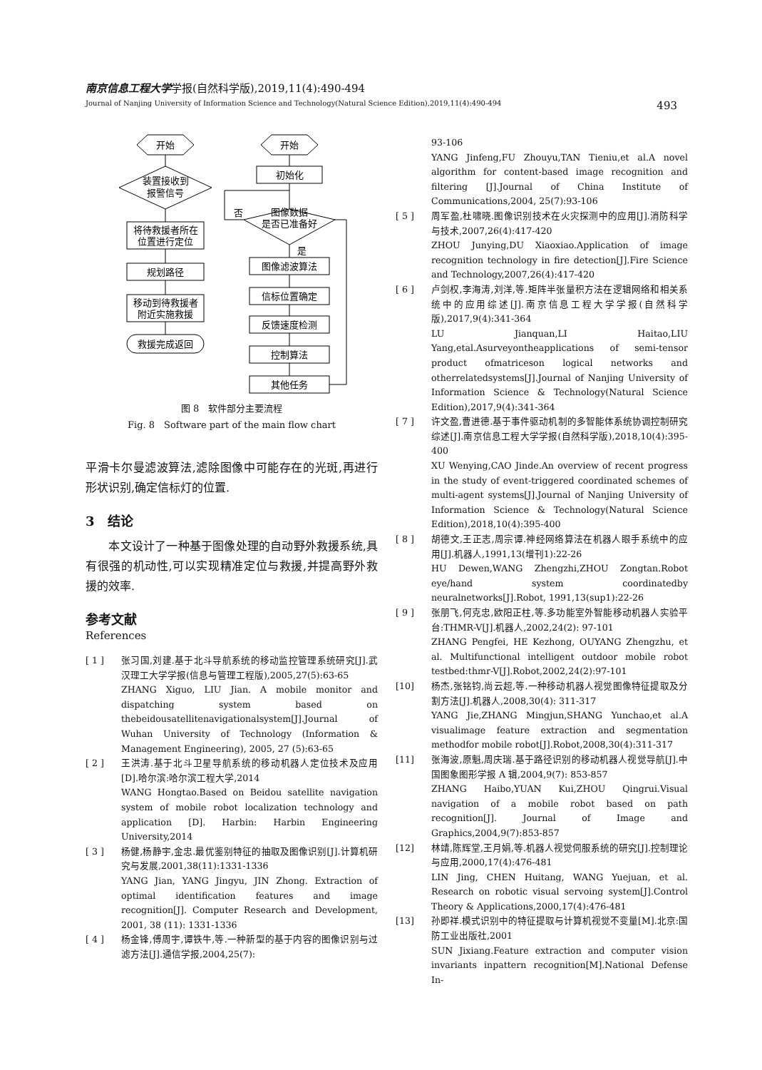南京信息工程大学学报(自然科学版),2019,11(4):490-494
Journal of Nanjing University of Information Science and Technology(Natural Science Edition),2019,11(4):490-494 493
开始
装置接收到
报警信号
将待救援者所在
位置进行定位
规划路径
移动到待救援者
附近实施救援
救援完成返回
开始
初始化
图像数据
是否已准备好
否
是
图像滤波算法
信标位置确定
反馈速度检测
控制算法
其他任务
图 8　软件部分主要流程
Fig. 8　Software part of the main flow chart
平滑卡尔曼滤波算法,滤除图像中可能存在的光斑,再进行形状识别,确定信标灯的位置.
3　结论
　　本文设计了一种基于图像处理的自动野外救援系统,具有很强的机动性,可以实现精准定位与救援,并提高野外救援的效率.
参考文献
References
[ 1 ] 张习国,刘建.基于北斗导航系统的移动监控管理系统研究[J].武汉理工大学学报(信息与管理工程版),2005,27(5):63-65
ZHANG Xiguo, LIU Jian. A mobile monitor and dispatching system based on thebeidousatellitenavigationalsystem[J].Journal of Wuhan University of Technology (Information & Management Engineering), 2005, 27 (5):63-65
[ 2 ] 王洪涛.基于北斗卫星导航系统的移动机器人定位技术及应用[D].哈尔滨:哈尔滨工程大学,2014
WANG Hongtao.Based on Beidou satellite navigation system of mobile robot localization technology and application [D]. Harbin: Harbin Engineering University,2014
[ 3 ] 杨健,杨静宇,金忠.最优鉴别特征的抽取及图像识别[J].计算机研究与发展,2001,38(11):1331-1336
YANG Jian, YANG Jingyu, JIN Zhong. Extraction of optimal identification features and image recognition[J]. Computer Research and Development, 2001, 38 (11): 1331-1336
[ 4 ] 杨金锋,傅周宇,谭铁牛,等.一种新型的基于内容的图像识别与过滤方法[J].通信学报,2004,25(7):
93-106
YANG Jinfeng,FU Zhouyu,TAN Tieniu,et al.A novel algorithm for content-based image recognition and filtering [J].Journal of China Institute of Communications,2004, 25(7):93-106
[ 5 ] 周军盈,杜啸晓.图像识别技术在火灾探测中的应用[J].消防科学与技术,2007,26(4):417-420
ZHOU Junying,DU Xiaoxiao.Application of image recognition technology in fire detection[J].Fire Science and Technology,2007,26(4):417-420
[ 6 ] 卢剑权,李海涛,刘洋,等.矩阵半张量积方法在逻辑网络和相关系统中的应用综述[J].南京信息工程大学学报(自然科学版),2017,9(4):341-364
LU Jianquan,LI Haitao,LIU Yang,etal.Asurveyontheapplications of semi-tensor product ofmatriceson logical networks and otherrelatedsystems[J].Journal of Nanjing University of Information Science & Technology(Natural Science Edition),2017,9(4):341-364
[ 7 ] 许文盈,曹进德.基于事件驱动机制的多智能体系统协调控制研究综述[J].南京信息工程大学学报(自然科学版),2018,10(4):395-400
XU Wenying,CAO Jinde.An overview of recent progress in the study of event-triggered coordinated schemes of multi-agent systems[J].Journal of Nanjing University of Information Science & Technology(Natural Science Edition),2018,10(4):395-400
[ 8 ] 胡德文,王正志,周宗谭.神经网络算法在机器人眼手系统中的应用[J].机器人,1991,13(增刊1):22-26
HU Dewen,WANG Zhengzhi,ZHOU Zongtan.Robot eye/hand system coordinatedby neuralnetworks[J].Robot, 1991,13(sup1):22-26
[ 9 ] 张朋飞,何克忠,欧阳正柱,等.多功能室外智能移动机器人实验平台:THMR-V[J].机器人,2002,24(2): 97-101
ZHANG Pengfei, HE Kezhong, OUYANG Zhengzhu, et al. Multifunctional intelligent outdoor mobile robot testbed:thmr-V[J].Robot,2002,24(2):97-101
[10] 杨杰,张铭钧,尚云超,等.一种移动机器人视觉图像特征提取及分割方法[J].机器人,2008,30(4): 311-317
YANG Jie,ZHANG Mingjun,SHANG Yunchao,et al.A visualimage feature extraction and segmentation methodfor mobile robot[J].Robot,2008,30(4):311-317
[11] 张海波,原魁,周庆瑞.基于路径识别的移动机器人视觉导航[J].中国图象图形学报 A 辑,2004,9(7): 853-857
ZHANG Haibo,YUAN Kui,ZHOU Qingrui.Visual navigation of a mobile robot based on path recognition[J]. Journal of Image and Graphics,2004,9(7):853-857
[12] 林靖,陈辉堂,王月娟,等.机器人视觉伺服系统的研究[J].控制理论与应用,2000,17(4):476-481
LIN Jing, CHEN Huitang, WANG Yuejuan, et al. Research on robotic visual servoing system[J].Control Theory & Applications,2000,17(4):476-481
[13] 孙即祥.模式识别中的特征提取与计算机视觉不变量[M].北京:国防工业出版社,2001
SUN Jixiang.Feature extraction and computer vision invariants inpattern recognition[M].National Defense In-